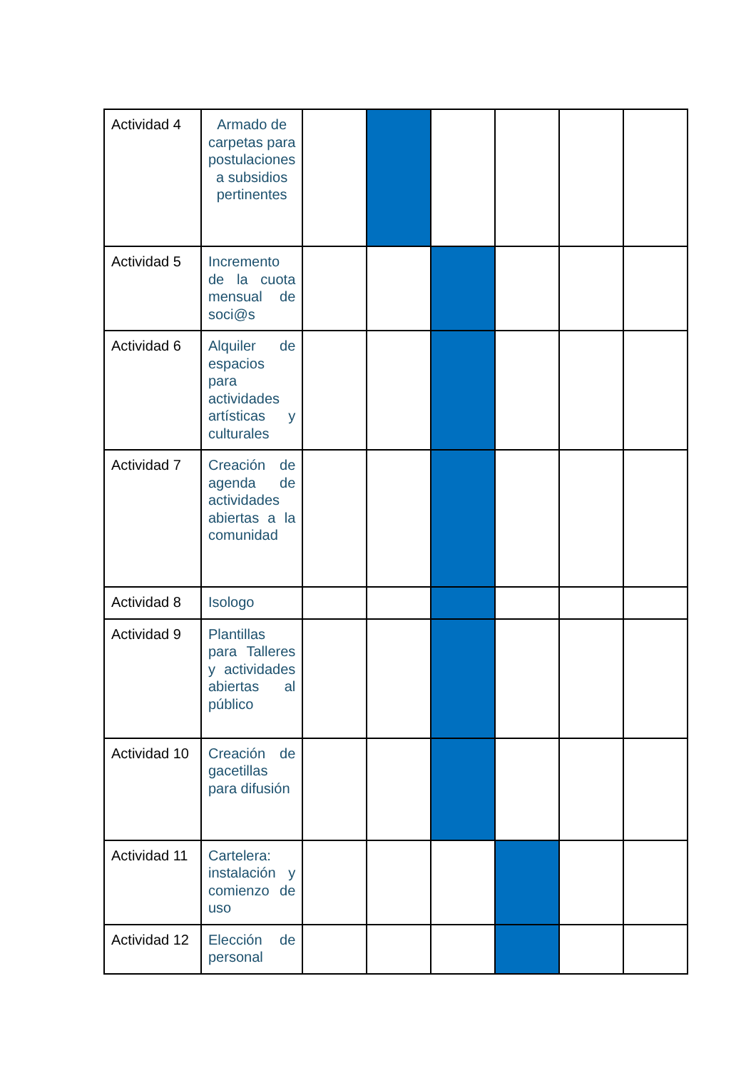| Actividad 4 | Armado de carpetas para postulaciones a subsidios pertinentes | | | | | | |
| Actividad 5 | Incremento de la cuota mensual de soci@s | | | | | | |
| Actividad 6 | Alquiler de espacios para actividades artísticas y culturales | | | | | | |
| Actividad 7 | Creación de agenda de actividades abiertas a la comunidad | | | | | | |
| Actividad 8 | Isologo | | | | | | |
| Actividad 9 | Plantillas para Talleres y actividades abiertas al público | | | | | | |
| Actividad 10 | Creación de gacetillas para difusión | | | | | | |
| Actividad 11 | Cartelera: instalación y comienzo de uso | | | | | | |
| Actividad 12 | Elección de personal | | | | | | |